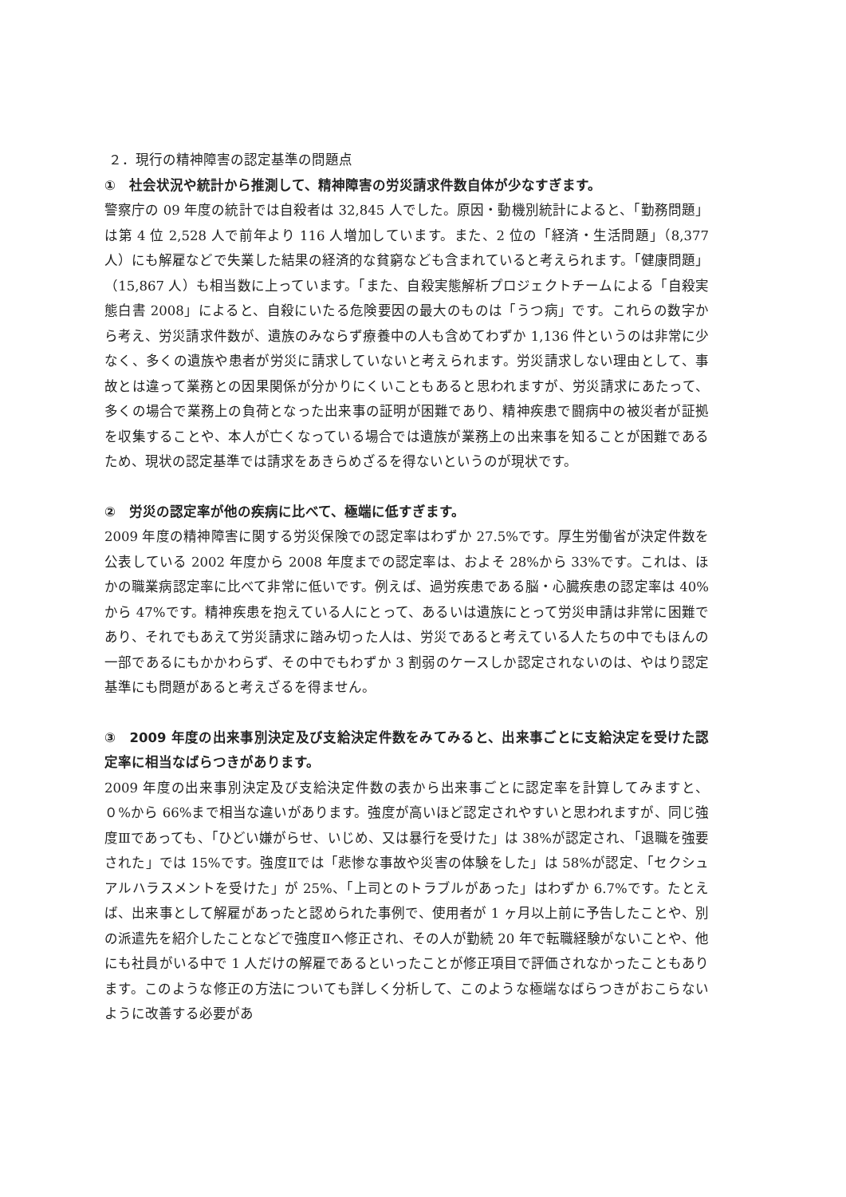２．現行の精神障害の認定基準の問題点
①　社会状況や統計から推測して、精神障害の労災請求件数自体が少なすぎます。
警察庁の 09 年度の統計では自殺者は 32,845 人でした。原因・動機別統計によると、「勤務問題」は第 4 位 2,528 人で前年より 116 人増加しています。また、2 位の「経済・生活問題」（8,377 人）にも解雇などで失業した結果の経済的な貧窮なども含まれていると考えられます。「健康問題」（15,867 人）も相当数に上っています。「また、自殺実態解析プロジェクトチームによる「自殺実態白書 2008」によると、自殺にいたる危険要因の最大のものは「うつ病」です。これらの数字から考え、労災請求件数が、遺族のみならず療養中の人も含めてわずか 1,136 件というのは非常に少なく、多くの遺族や患者が労災に請求していないと考えられます。労災請求しない理由として、事故とは違って業務との因果関係が分かりにくいこともあると思われますが、労災請求にあたって、多くの場合で業務上の負荷となった出来事の証明が困難であり、精神疾患で闘病中の被災者が証拠を収集することや、本人が亡くなっている場合では遺族が業務上の出来事を知ることが困難であるため、現状の認定基準では請求をあきらめざるを得ないというのが現状です。
②　労災の認定率が他の疾病に比べて、極端に低すぎます。
2009 年度の精神障害に関する労災保険での認定率はわずか 27.5%です。厚生労働省が決定件数を公表している 2002 年度から 2008 年度までの認定率は、およそ 28%から 33%です。これは、ほかの職業病認定率に比べて非常に低いです。例えば、過労疾患である脳・心臓疾患の認定率は 40%から 47%です。精神疾患を抱えている人にとって、あるいは遺族にとって労災申請は非常に困難であり、それでもあえて労災請求に踏み切った人は、労災であると考えている人たちの中でもほんの一部であるにもかかわらず、その中でもわずか 3 割弱のケースしか認定されないのは、やはり認定基準にも問題があると考えざるを得ません。
③　2009 年度の出来事別決定及び支給決定件数をみてみると、出来事ごとに支給決定を受けた認定率に相当なばらつきがあります。
2009 年度の出来事別決定及び支給決定件数の表から出来事ごとに認定率を計算してみますと、０%から 66%まで相当な違いがあります。強度が高いほど認定されやすいと思われますが、同じ強度Ⅲであっても、「ひどい嫌がらせ、いじめ、又は暴行を受けた」は 38%が認定され、「退職を強要された」では 15%です。強度Ⅱでは「悲惨な事故や災害の体験をした」は 58%が認定、「セクシュアルハラスメントを受けた」が 25%、「上司とのトラブルがあった」はわずか 6.7%です。たとえば、出来事として解雇があったと認められた事例で、使用者が 1 ヶ月以上前に予告したことや、別の派遣先を紹介したことなどで強度Ⅱへ修正され、その人が勤続 20 年で転職経験がないことや、他にも社員がいる中で 1 人だけの解雇であるといったことが修正項目で評価されなかったこともあります。このような修正の方法についても詳しく分析して、このような極端なばらつきがおこらないように改善する必要があ